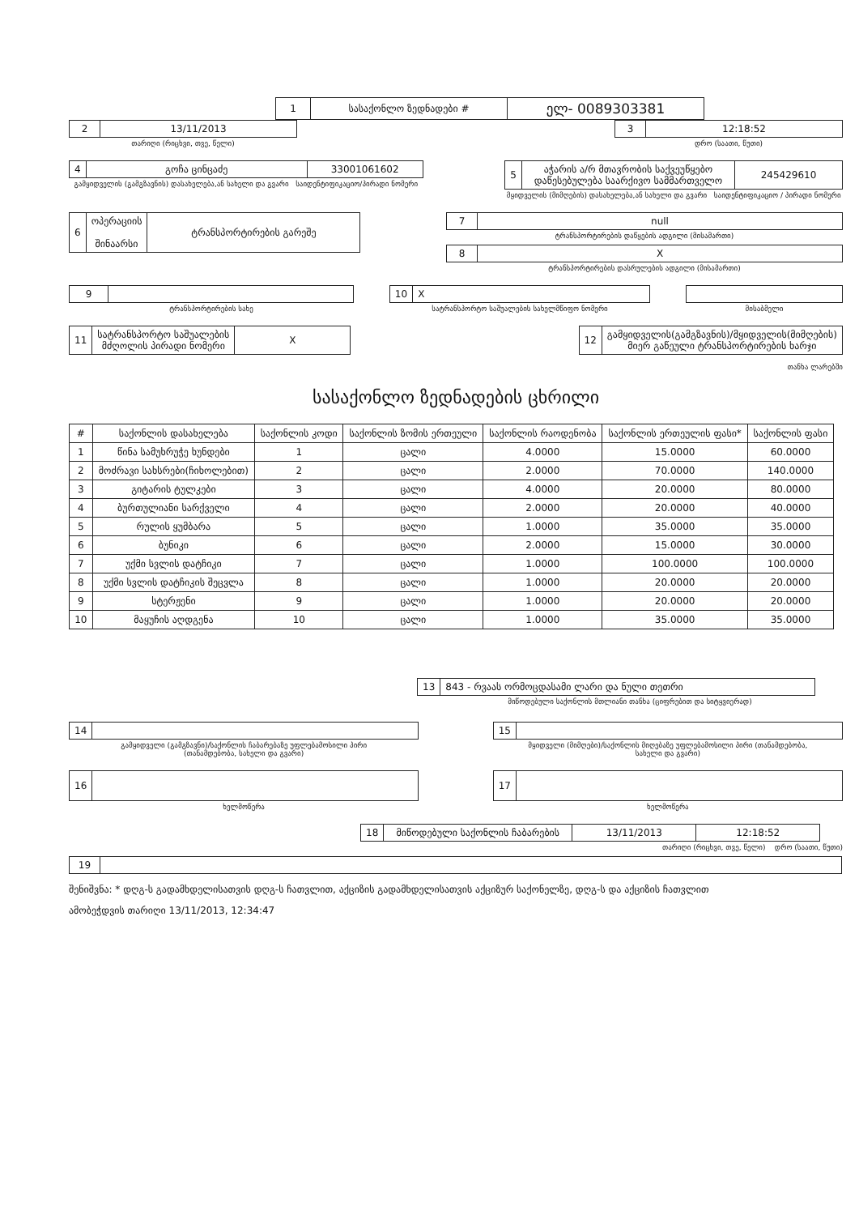| 1 | სასაქონლო ზედნადები # | ელ- 0089303381 |
| 2 | 13/11/2013 |
თარიღი (რიცხვი, თვე, წელი)
| 3 | 12:18:52 |
დრო (საათი, წუთი)
| 4 | გოჩა ცინცაძე | 33001061602 |
გამყიდველის (გამგზავნის) დასახელება,ან სახელი და გვარი საიდენტიფიკაციო/პირადი ნომერი
| 5 | აჭარის ა/რ მთავრობის საქვეუწყებო დაწესებულება საარქივო სამმართველო | 245429610 |
მყიდველის (მიმღების) დასახელება,ან სახელი და გვარი საიდენტიფიკაციო / პირადი ნომერი
| 6 | ოპერაციის შინაარსი | ტრანსპორტირების გარეშე |
| 7 | null |
ტრანსპორტირების დაწყების ადგილი (მისამართი)
| 8 | X |
ტრანსპორტირების დასრულების ადგილი (მისამართი)
| 9 | |
ტრანსპორტირების სახე
| 10 | X |
სატრანსპორტო საშუალების სახელმწიფო ნომერი
მისაბმელი
| 11 | სატრანსპორტო საშუალების მძღოლის პირადი ნომერი | X |
| 12 | გამყიდველის(გამგზავნის)/მყიდველის(მიმღების) მიერ გაწეული ტრანსპორტირების ხარჯი |
თანხა ლარებში
სასაქონლო ზედნადების ცხრილი
| # | საქონლის დასახელება | საქონლის კოდი | საქონლის ზომის ერთეული | საქონლის რაოდენობა | საქონლის ერთეულის ფასი* | საქონლის ფასი |
| --- | --- | --- | --- | --- | --- | --- |
| 1 | წინა სამუხრუჭე ხუნდები | 1 | ცალი | 4.0000 | 15.0000 | 60.0000 |
| 2 | მოძრავი სახსრები(ჩიხოლებით) | 2 | ცალი | 2.0000 | 70.0000 | 140.0000 |
| 3 | გიტარის ტულკები | 3 | ცალი | 4.0000 | 20.0000 | 80.0000 |
| 4 | ბურთულიანი სარქველი | 4 | ცალი | 2.0000 | 20.0000 | 40.0000 |
| 5 | რულის ყუმბარა | 5 | ცალი | 1.0000 | 35.0000 | 35.0000 |
| 6 | ბუნიკი | 6 | ცალი | 2.0000 | 15.0000 | 30.0000 |
| 7 | უქმი სვლის დატჩიკი | 7 | ცალი | 1.0000 | 100.0000 | 100.0000 |
| 8 | უქმი სვლის დატჩიკის შეცვლა | 8 | ცალი | 1.0000 | 20.0000 | 20.0000 |
| 9 | სტერჟენი | 9 | ცალი | 1.0000 | 20.0000 | 20.0000 |
| 10 | მაყუჩის აღდგენა | 10 | ცალი | 1.0000 | 35.0000 | 35.0000 |
| 13 | 843 - რვაას ორმოცდასამი ლარი და ნული თეთრი |
მიწოდებული საქონლის მთლიანი თანხა (ციფრებით და სიტყვიერად)
| 14 | |
გამყიდველი (გამგზავნი)/საქონლის ჩაბარებაზე უფლებამოსილი პირი
(თანამდებობა, სახელი და გვარი)
| 15 | |
მყიდველი (მიმღები)/საქონლის მიღებაზე უფლებამოსილი პირი (თანამდებობა,
სახელი და გვარი)
| 16 | |
ხელმოწერა
| 17 | |
ხელმოწერა
| 18 | მიწოდებული საქონლის ჩაბარების | 13/11/2013 | 12:18:52 |
თარიღი (რიცხვი, თვე, წელი) დრო (საათი, წუთი)
| 19 | |
შენიშვნა: * დღგ-ს გადამხდელისათვის დღგ-ს ჩათვლით, აქციზის გადამხდელისათვის აქციზურ საქონელზე, დღგ-ს და აქციზის ჩათვლით
ამობეჭდვის თარიღი 13/11/2013, 12:34:47